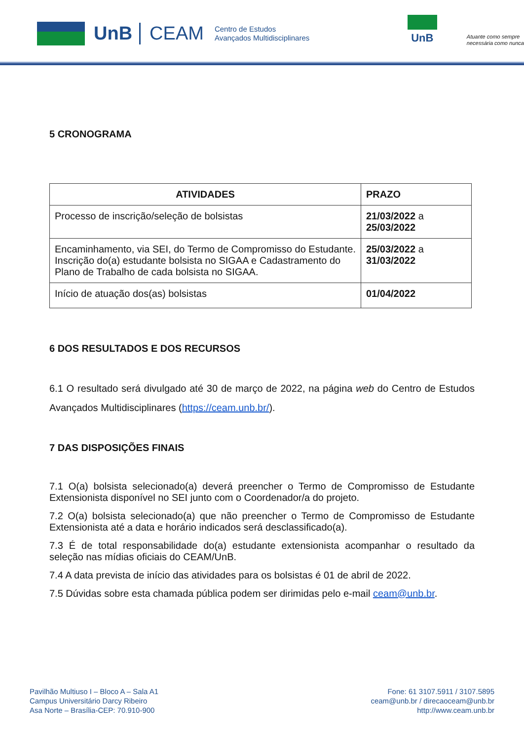UnB CEAM
Centro de Estudos
Avançados Multidisciplinares
UnB
Atuante como sempre
necessária como nunca
5 CRONOGRAMA
| ATIVIDADES | PRAZO |
| --- | --- |
| Processo de inscrição/seleção de bolsistas | 21/03/2022 a 25/03/2022 |
| Encaminhamento, via SEI, do Termo de Compromisso do Estudante. Inscrição do(a) estudante bolsista no SIGAA e Cadastramento do Plano de Trabalho de cada bolsista no SIGAA. | 25/03/2022 a 31/03/2022 |
| Início de atuação dos(as) bolsistas | 01/04/2022 |
6 DOS RESULTADOS E DOS RECURSOS
6.1 O resultado será divulgado até 30 de março de 2022, na página web do Centro de Estudos Avançados Multidisciplinares (https://ceam.unb.br/).
7 DAS DISPOSIÇÕES FINAIS
7.1 O(a) bolsista selecionado(a) deverá preencher o Termo de Compromisso de Estudante Extensionista disponível no SEI junto com o Coordenador/a do projeto.
7.2 O(a) bolsista selecionado(a) que não preencher o Termo de Compromisso de Estudante Extensionista até a data e horário indicados será desclassificado(a).
7.3 É de total responsabilidade do(a) estudante extensionista acompanhar o resultado da seleção nas mídias oficiais do CEAM/UnB.
7.4 A data prevista de início das atividades para os bolsistas é 01 de abril de 2022.
7.5 Dúvidas sobre esta chamada pública podem ser dirimidas pelo e-mail ceam@unb.br.
Pavilhão Multiuso I – Bloco A – Sala A1
Campus Universitário Darcy Ribeiro
Asa Norte – Brasília-CEP: 70.910-900
Fone: 61 3107.5911 / 3107.5895
ceam@unb.br / direcaoceam@unb.br
http://www.ceam.unb.br